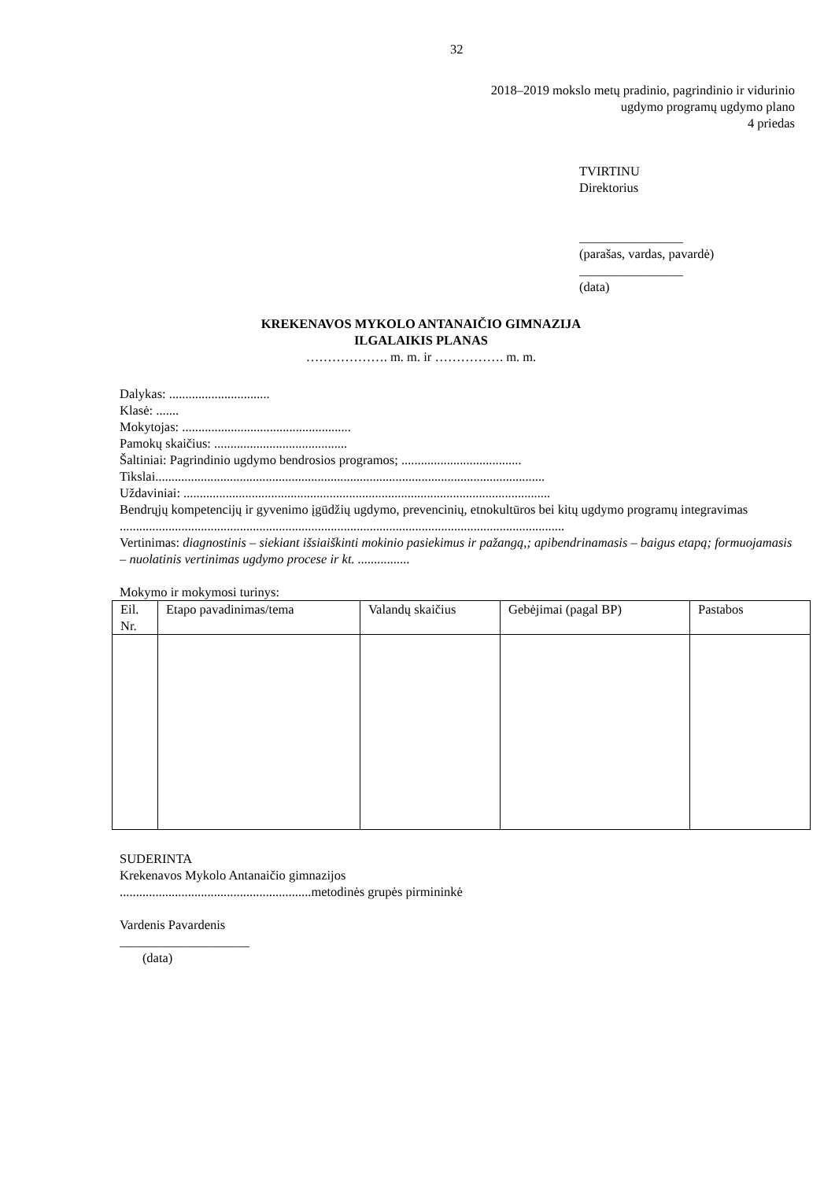32
2018–2019 mokslo metų pradinio, pagrindinio ir vidurinio
ugdymo programų ugdymo plano
4 priedas
TVIRTINU
Direktorius
________________
(parašas, vardas, pavardė)
________________
(data)
KREKENAVOS MYKOLO ANTANAIČIO GIMNAZIJA
ILGALAIKIS PLANAS
………………. m. m. ir ……………. m. m.
Dalykas: ...............................
Klasė: .......
Mokytojas: ....................................................
Pamokų skaičius: .........................................
Šaltiniai: Pagrindinio ugdymo bendrosios programos; .....................................
Tikslai........................................................................................................................
Uždaviniai: .................................................................................................................
Bendrųjų kompetencijų ir gyvenimo įgūdžių ugdymo, prevencinių, etnokultūros bei kitų ugdymo programų integravimas
.........................................................................................................................................
Vertinimas: diagnostinis – siekiant išsiaiškinti mokinio pasiekimus ir pažangą,; apibendrinamasis – baigus etapą; formuojamasis – nuolatinis vertinimas ugdymo procese ir kt. ................
Mokymo ir mokymosi turinys:
| Eil. Nr. | Etapo pavadinimas/tema | Valandų skaičius | Gebėjimai (pagal BP) | Pastabos |
| --- | --- | --- | --- | --- |
SUDERINTA
Krekenavos Mykolo Antanaičio gimnazijos
...........................................................metodinės grupės pirmininkė
Vardenis Pavardenis
____________________
(data)